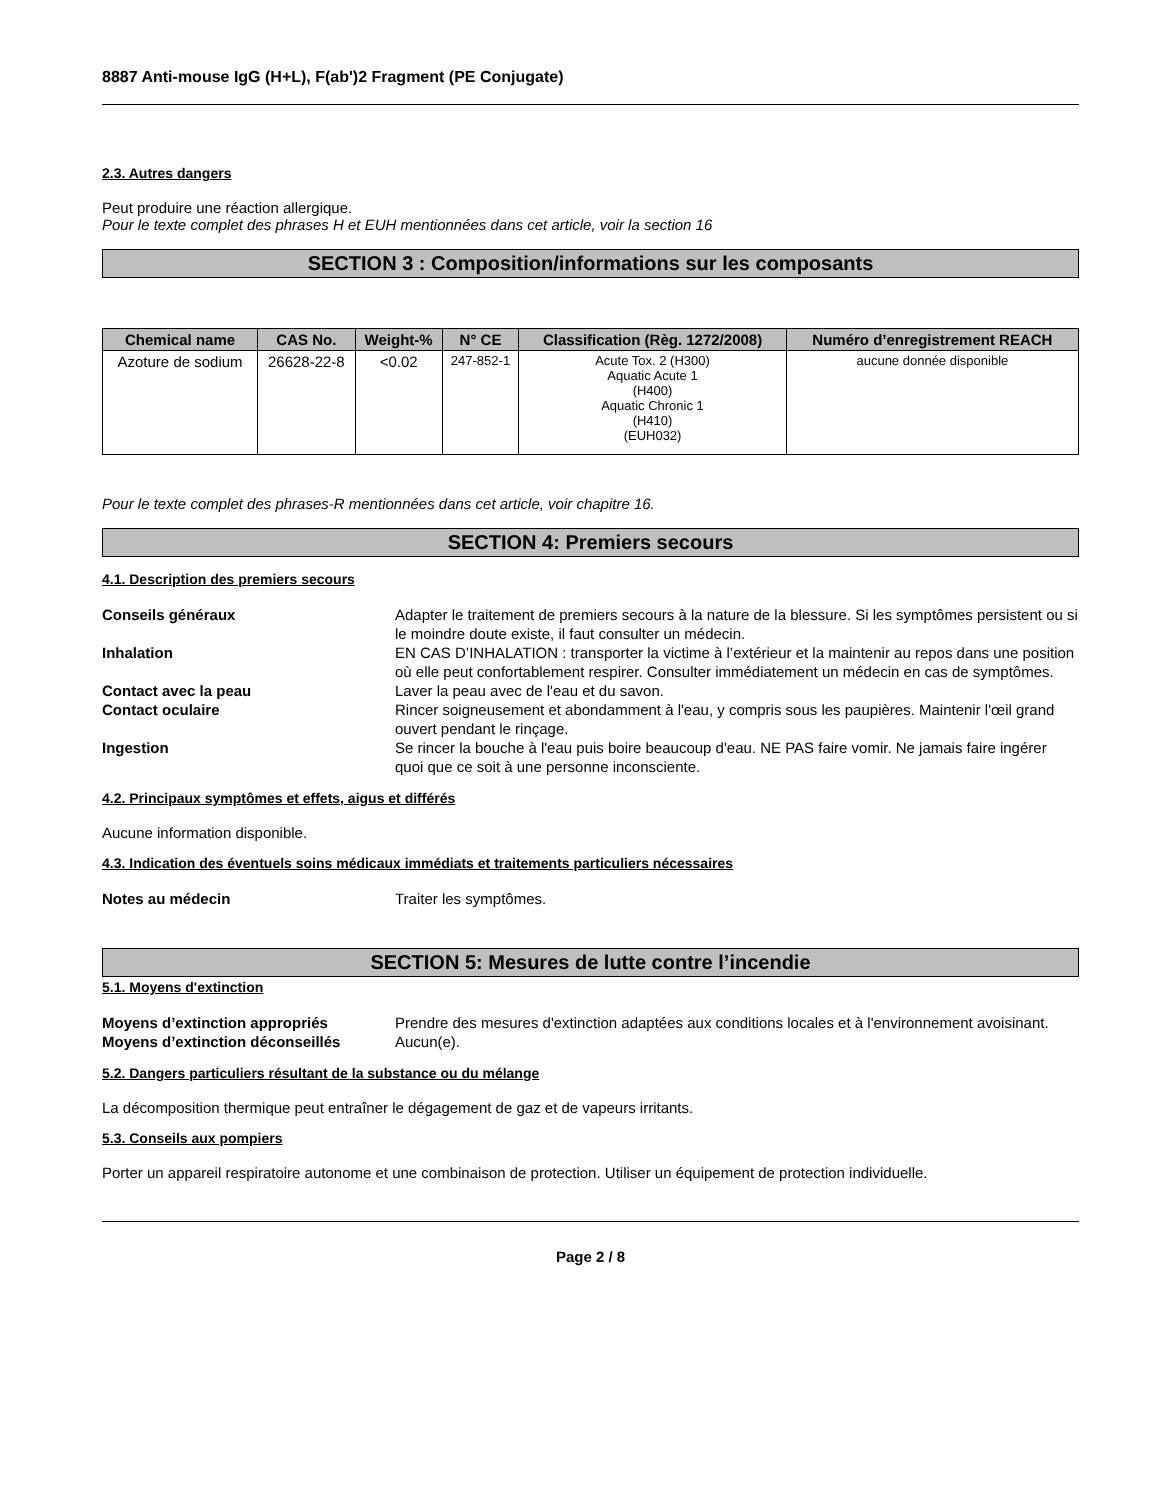8887 Anti-mouse IgG (H+L), F(ab')2 Fragment (PE Conjugate)
2.3. Autres dangers
Peut produire une réaction allergique.
Pour le texte complet des phrases H et EUH mentionnées dans cet article, voir la section 16
SECTION 3 : Composition/informations sur les composants
| Chemical name | CAS No. | Weight-% | N° CE | Classification (Règ. 1272/2008) | Numéro d’enregistrement REACH |
| --- | --- | --- | --- | --- | --- |
| Azoture de sodium | 26628-22-8 | <0.02 | 247-852-1 | Acute Tox. 2 (H300) Aquatic Acute 1 (H400) Aquatic Chronic 1 (H410) (EUH032) | aucune donnée disponible |
Pour le texte complet des phrases-R mentionnées dans cet article, voir chapitre 16.
SECTION 4: Premiers secours
4.1. Description des premiers secours
Conseils généraux Adapter le traitement de premiers secours à la nature de la blessure. Si les symptômes persistent ou si le moindre doute existe, il faut consulter un médecin. Inhalation EN CAS D’INHALATION : transporter la victime à l’extérieur et la maintenir au repos dans une position où elle peut confortablement respirer. Consulter immédiatement un médecin en cas de symptômes. Contact avec la peau Laver la peau avec de l'eau et du savon. Contact oculaire Rincer soigneusement et abondamment à l'eau, y compris sous les paupières. Maintenir l'œil grand ouvert pendant le rinçage. Ingestion Se rincer la bouche à l'eau puis boire beaucoup d'eau. NE PAS faire vomir. Ne jamais faire ingérer quoi que ce soit à une personne inconsciente.
4.2. Principaux symptômes et effets, aigus et différés
Aucune information disponible.
4.3. Indication des éventuels soins médicaux immédiats et traitements particuliers nécessaires
Notes au médecin Traiter les symptômes.
SECTION 5: Mesures de lutte contre l’incendie
5.1. Moyens d'extinction
Moyens d’extinction appropriés Prendre des mesures d'extinction adaptées aux conditions locales et à l'environnement avoisinant. Moyens d’extinction déconseillés Aucun(e).
5.2. Dangers particuliers résultant de la substance ou du mélange
La décomposition thermique peut entraîner le dégagement de gaz et de vapeurs irritants.
5.3. Conseils aux pompiers
Porter un appareil respiratoire autonome et une combinaison de protection. Utiliser un équipement de protection individuelle.
Page 2 / 8